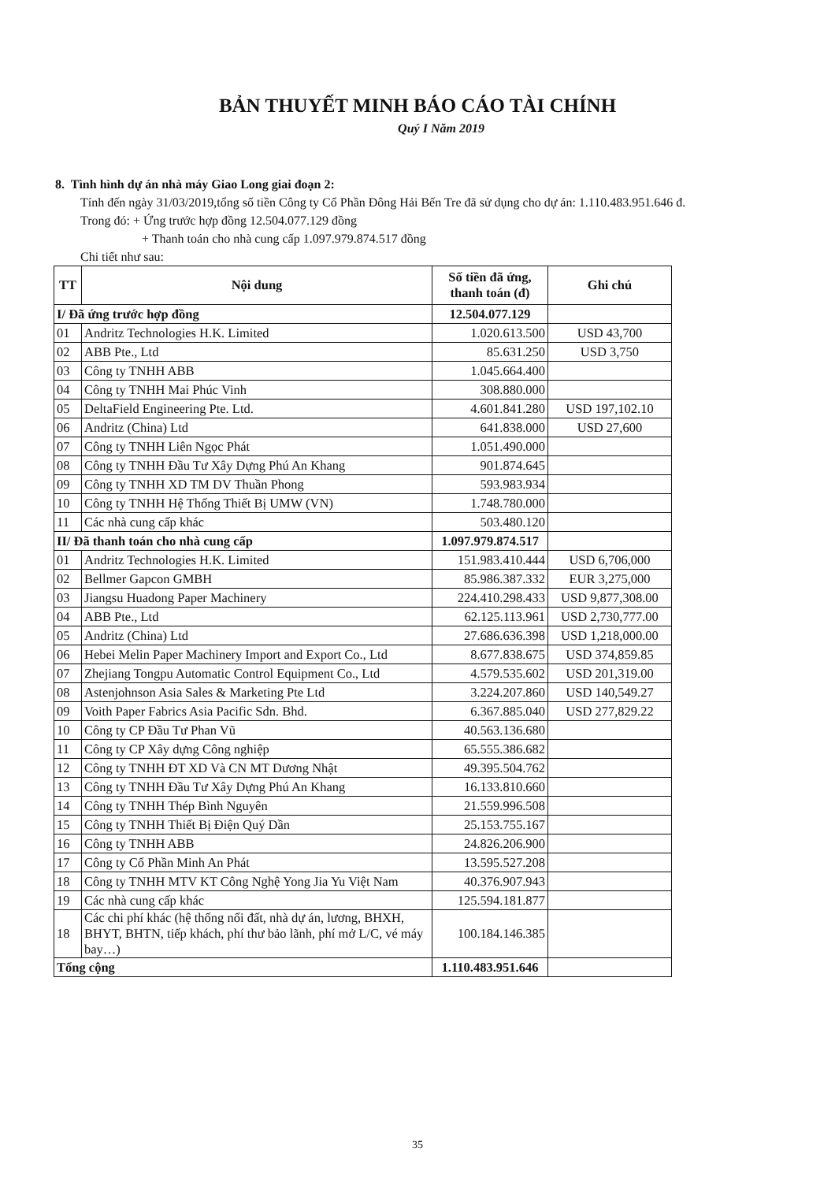BẢN THUYẾT MINH BÁO CÁO TÀI CHÍNH
Quý I Năm 2019
8. Tình hình dự án nhà máy Giao Long giai đoạn 2:
Tính đến ngày 31/03/2019,tổng số tiền Công ty Cổ Phần Đông Hải Bến Tre đã sử dụng cho dự án: 1.110.483.951.646 đ.
Trong đó: + Ứng trước hợp đồng 12.504.077.129 đồng
+ Thanh toán cho nhà cung cấp 1.097.979.874.517 đồng
Chi tiết như sau:
| TT | Nội dung | Số tiền đã ứng, thanh toán (đ) | Ghi chú |
| --- | --- | --- | --- |
| I/ Đã ứng trước hợp đồng | | 12.504.077.129 | |
| 01 | Andritz Technologies H.K. Limited | 1.020.613.500 | USD 43,700 |
| 02 | ABB Pte., Ltd | 85.631.250 | USD 3,750 |
| 03 | Công ty TNHH ABB | 1.045.664.400 | |
| 04 | Công ty TNHH Mai Phúc Vinh | 308.880.000 | |
| 05 | DeltaField Engineering Pte. Ltd. | 4.601.841.280 | USD 197,102.10 |
| 06 | Andritz (China) Ltd | 641.838.000 | USD 27,600 |
| 07 | Công ty TNHH Liên Ngọc Phát | 1.051.490.000 | |
| 08 | Công ty TNHH Đầu Tư Xây Dựng Phú An Khang | 901.874.645 | |
| 09 | Công ty TNHH XD TM DV Thuần Phong | 593.983.934 | |
| 10 | Công ty TNHH Hệ Thống Thiết Bị UMW (VN) | 1.748.780.000 | |
| 11 | Các nhà cung cấp khác | 503.480.120 | |
| II/ Đã thanh toán cho nhà cung cấp | | 1.097.979.874.517 | |
| 01 | Andritz Technologies H.K. Limited | 151.983.410.444 | USD 6,706,000 |
| 02 | Bellmer Gapcon GMBH | 85.986.387.332 | EUR 3,275,000 |
| 03 | Jiangsu Huadong Paper Machinery | 224.410.298.433 | USD 9,877,308.00 |
| 04 | ABB Pte., Ltd | 62.125.113.961 | USD 2,730,777.00 |
| 05 | Andritz (China) Ltd | 27.686.636.398 | USD 1,218,000.00 |
| 06 | Hebei Melin Paper Machinery Import and Export Co., Ltd | 8.677.838.675 | USD 374,859.85 |
| 07 | Zhejiang Tongpu Automatic Control Equipment Co., Ltd | 4.579.535.602 | USD 201,319.00 |
| 08 | Astenjohnson Asia Sales & Marketing Pte Ltd | 3.224.207.860 | USD 140,549.27 |
| 09 | Voith Paper Fabrics Asia Pacific Sdn. Bhd. | 6.367.885.040 | USD 277,829.22 |
| 10 | Công ty CP Đầu Tư Phan Vũ | 40.563.136.680 | |
| 11 | Công ty CP Xây dựng Công nghiệp | 65.555.386.682 | |
| 12 | Công ty TNHH ĐT XD Và CN MT Dương Nhật | 49.395.504.762 | |
| 13 | Công ty TNHH Đầu Tư Xây Dựng Phú An Khang | 16.133.810.660 | |
| 14 | Công ty TNHH Thép Bình Nguyên | 21.559.996.508 | |
| 15 | Công ty TNHH Thiết Bị Điện Quý Dần | 25.153.755.167 | |
| 16 | Công ty TNHH ABB | 24.826.206.900 | |
| 17 | Công ty Cổ Phần Minh An Phát | 13.595.527.208 | |
| 18 | Công ty TNHH MTV KT Công Nghệ Yong Jia Yu Việt Nam | 40.376.907.943 | |
| 19 | Các nhà cung cấp khác | 125.594.181.877 | |
| 18 | Các chi phí khác (hệ thống nối đất, nhà dự án, lương, BHXH, BHYT, BHTN, tiếp khách, phí thư bảo lãnh, phí mở L/C, vé máy bay…) | 100.184.146.385 | |
| Tổng cộng | | 1.110.483.951.646 | |
35